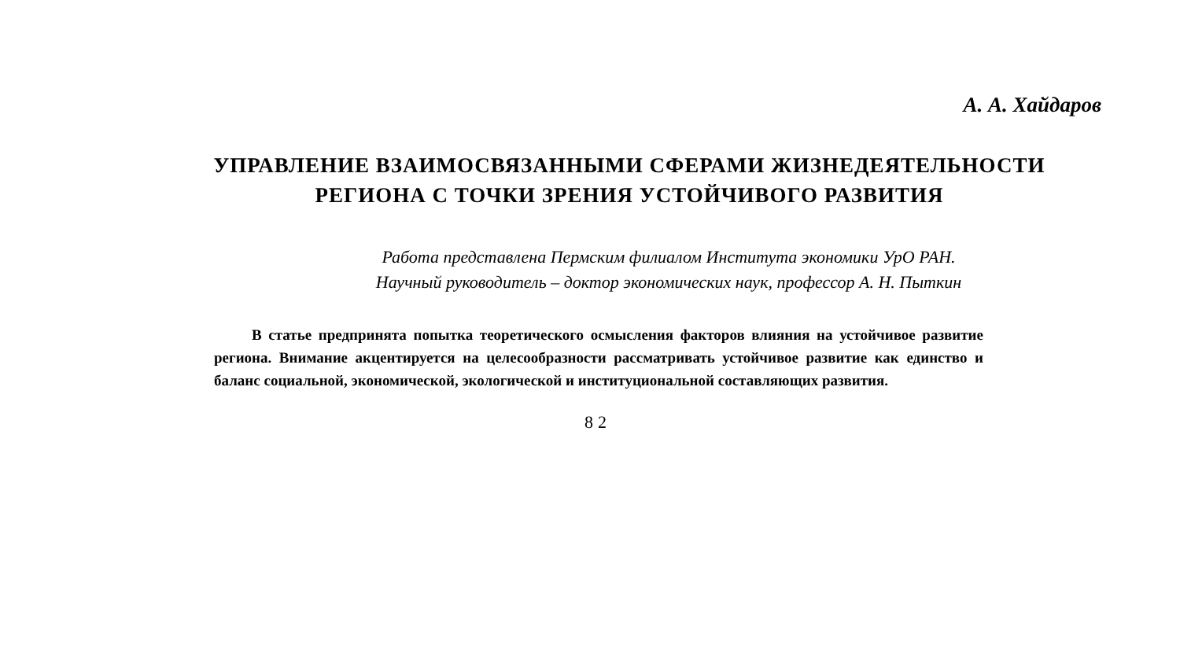А. А. Хайдаров
УПРАВЛЕНИЕ ВЗАИМОСВЯЗАННЫМИ СФЕРАМИ ЖИЗНЕДЕЯТЕЛЬНОСТИ РЕГИОНА С ТОЧКИ ЗРЕНИЯ УСТОЙЧИВОГО РАЗВИТИЯ
Работа представлена Пермским филиалом Института экономики УрО РАН.
Научный руководитель – доктор экономических наук, профессор А. Н. Пыткин
В статье предпринята попытка теоретического осмысления факторов влияния на устойчивое развитие региона. Внимание акцентируется на целесообразности рассматривать устойчивое развитие как единство и баланс социальной, экономической, экологической и институциональной составляющих развития.
82